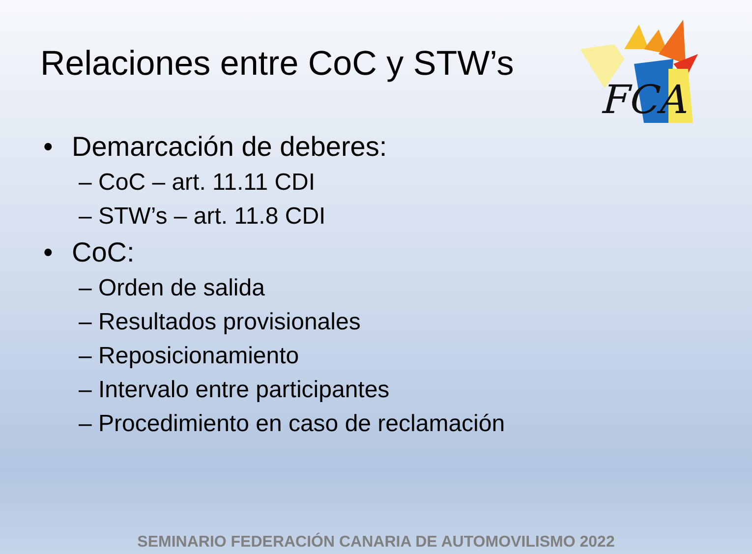Relaciones entre CoC y STW’s
FCA
• Demarcación de deberes:
– CoC – art. 11.11 CDI
– STW’s – art. 11.8 CDI
• CoC:
– Orden de salida
– Resultados provisionales
– Reposicionamiento
– Intervalo entre participantes
– Procedimiento en caso de reclamación
SEMINARIO FEDERACIÓN CANARIA DE AUTOMOVILISMO 2022